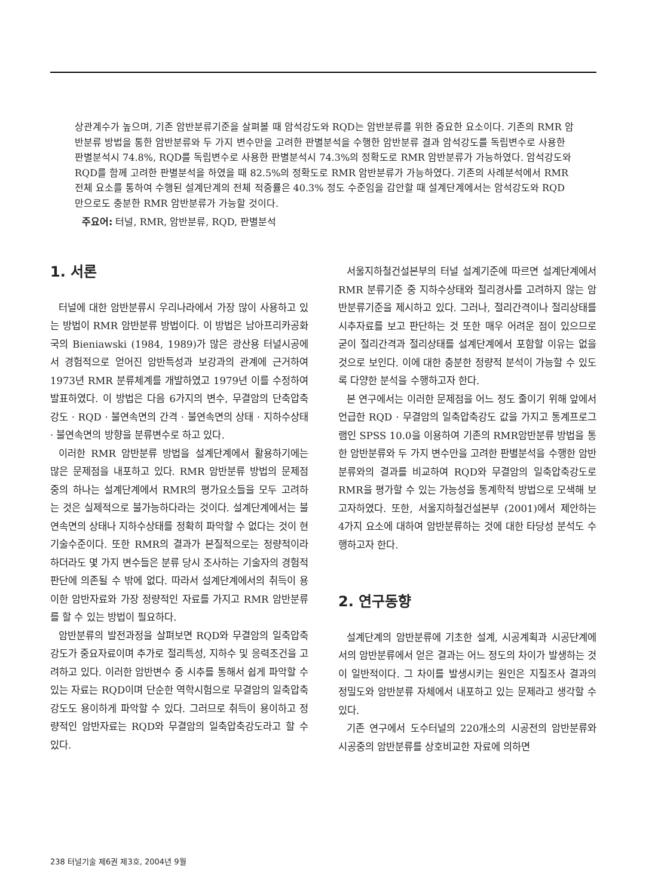상관계수가 높으며, 기존 암반분류기준을 살펴볼 때 암석강도와 RQD는 암반분류를 위한 중요한 요소이다. 기존의 RMR 암반분류 방법을 통한 암반분류와 두 가지 변수만을 고려한 판별분석을 수행한 암반분류 결과 암석강도를 독립변수로 사용한 판별분석시 74.8%, RQD를 독립변수로 사용한 판별분석시 74.3%의 정확도로 RMR 암반분류가 가능하였다. 암석강도와 RQD를 함께 고려한 판별분석을 하였을 때 82.5%의 정확도로 RMR 암반분류가 가능하였다. 기존의 사례분석에서 RMR 전체 요소를 통하여 수행된 설계단계의 전체 적중률은 40.3% 정도 수준임을 감안할 때 설계단계에서는 암석강도와 RQD 만으로도 충분한 RMR 암반분류가 가능할 것이다.
주요어: 터널, RMR, 암반분류, RQD, 판별분석
1. 서론
터널에 대한 암반분류시 우리나라에서 가장 많이 사용하고 있는 방법이 RMR 암반분류 방법이다. 이 방법은 남아프리카공화국의 Bieniawski (1984, 1989)가 많은 광산용 터널시공에서 경험적으로 얻어진 암반특성과 보강과의 관계에 근거하여 1973년 RMR 분류체계를 개발하였고 1979년 이를 수정하여 발표하였다. 이 방법은 다음 6가지의 변수, 무결암의 단축압축강도 · RQD · 불연속면의 간격 · 불연속면의 상태 · 지하수상태 · 불연속면의 방향을 분류변수로 하고 있다.
이러한 RMR 암반분류 방법을 설계단계에서 활용하기에는 많은 문제점을 내포하고 있다. RMR 암반분류 방법의 문제점 중의 하나는 설계단계에서 RMR의 평가요소들을 모두 고려하는 것은 실제적으로 불가능하다라는 것이다. 설계단계에서는 불연속면의 상태나 지하수상태를 정확히 파악할 수 없다는 것이 현 기술수준이다. 또한 RMR의 결과가 본질적으로는 정량적이라 하더라도 몇 가지 변수들은 분류 당시 조사하는 기술자의 경험적 판단에 의존될 수 밖에 없다. 따라서 설계단계에서의 취득이 용이한 암반자료와 가장 정량적인 자료를 가지고 RMR 암반분류를 할 수 있는 방법이 필요하다.
암반분류의 발전과정을 살펴보면 RQD와 무결암의 일축압축강도가 중요자료이며 추가로 절리특성, 지하수 및 응력조건을 고려하고 있다. 이러한 암반변수 중 시추를 통해서 쉽게 파악할 수 있는 자료는 RQD이며 단순한 역학시험으로 무결암의 일축압축강도도 용이하게 파악할 수 있다. 그러므로 취득이 용이하고 정량적인 암반자료는 RQD와 무결암의 일축압축강도라고 할 수 있다.
서울지하철건설본부의 터널 설계기준에 따르면 설계단계에서 RMR 분류기준 중 지하수상태와 절리경사를 고려하지 않는 암반분류기준을 제시하고 있다. 그러나, 절리간격이나 절리상태를 시추자료를 보고 판단하는 것 또한 매우 어려운 점이 있으므로 굳이 절리간격과 절리상태를 설계단계에서 포함할 이유는 없을 것으로 보인다. 이에 대한 충분한 정량적 분석이 가능할 수 있도록 다양한 분석을 수행하고자 한다.
본 연구에서는 이러한 문제점을 어느 정도 줄이기 위해 앞에서 언급한 RQD · 무결암의 일축압축강도 값을 가지고 통계프로그램인 SPSS 10.0을 이용하여 기존의 RMR암반분류 방법을 통한 암반분류와 두 가지 변수만을 고려한 판별분석을 수행한 암반분류와의 결과를 비교하여 RQD와 무결암의 일축압축강도로 RMR을 평가할 수 있는 가능성을 통계학적 방법으로 모색해 보고자하였다. 또한, 서울지하철건설본부 (2001)에서 제안하는 4가지 요소에 대하여 암반분류하는 것에 대한 타당성 분석도 수행하고자 한다.
2. 연구동향
설계단계의 암반분류에 기초한 설계, 시공계획과 시공단계에서의 암반분류에서 얻은 결과는 어느 정도의 차이가 발생하는 것이 일반적이다. 그 차이를 발생시키는 원인은 지질조사 결과의 정밀도와 암반분류 자체에서 내포하고 있는 문제라고 생각할 수 있다.
기존 연구에서 도수터널의 220개소의 시공전의 암반분류와 시공중의 암반분류를 상호비교한 자료에 의하면
238 터널기술 제6권 제3호, 2004년 9월